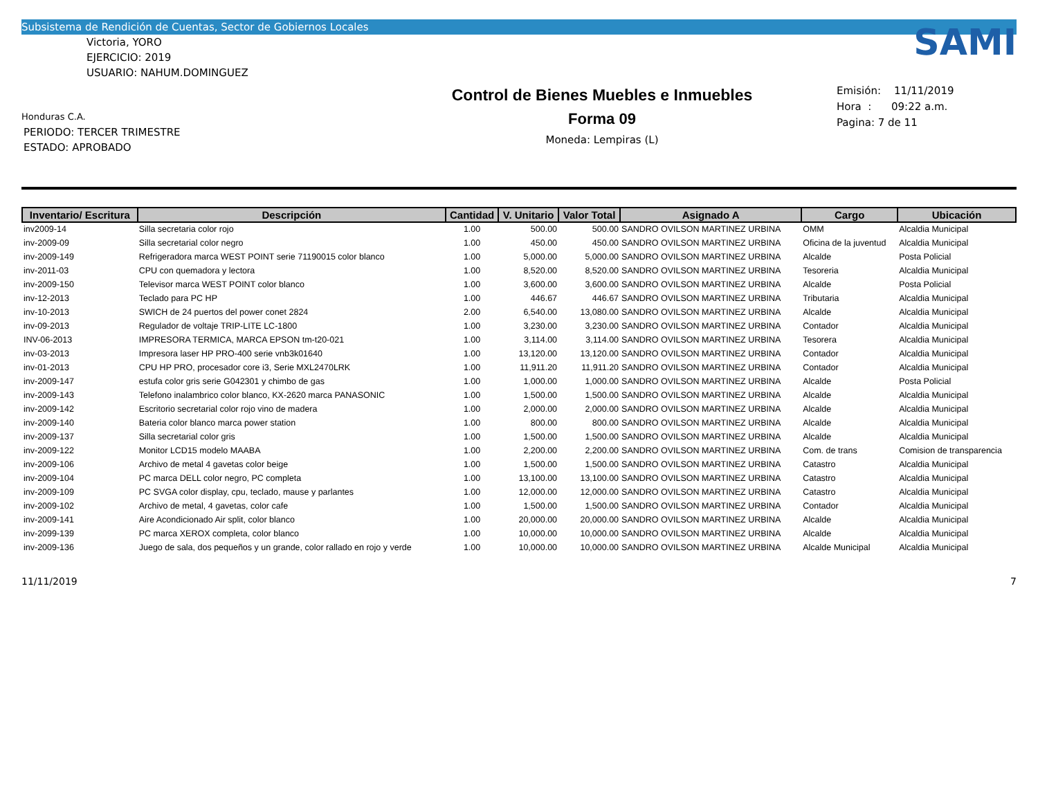Subsistema de Rendición de Cuentas, Sector de Gobiernos Locales
Victoria, YORO
EJERCICIO: 2019
USUARIO: NAHUM.DOMINGUEZ
Honduras C.A.
PERIODO: TERCER TRIMESTRE
ESTADO: APROBADO
Control de Bienes Muebles e Inmuebles
Forma 09
Moneda: Lempiras (L)
SAMI
Emisión: 11/11/2019
Hora : 09:22 a.m.
Pagina: 7 de 11
| Inventario/ Escritura | Descripción | Cantidad | V. Unitario | Valor Total | Asignado A | Cargo | Ubicación |
| --- | --- | --- | --- | --- | --- | --- | --- |
| inv2009-14 | Silla secretaria color rojo | 1.00 | 500.00 | 500.00 | SANDRO OVILSON MARTINEZ URBINA | OMM | Alcaldia Municipal |
| inv-2009-09 | Silla secretarial color negro | 1.00 | 450.00 | 450.00 | SANDRO OVILSON MARTINEZ URBINA | Oficina de la juventud | Alcaldia Municipal |
| inv-2009-149 | Refrigeradora marca WEST POINT serie 71190015 color blanco | 1.00 | 5,000.00 | 5,000.00 | SANDRO OVILSON MARTINEZ URBINA | Alcalde | Posta Policial |
| inv-2011-03 | CPU con quemadora y lectora | 1.00 | 8,520.00 | 8,520.00 | SANDRO OVILSON MARTINEZ URBINA | Tesoreria | Alcaldia Municipal |
| inv-2009-150 | Televisor marca WEST POINT color blanco | 1.00 | 3,600.00 | 3,600.00 | SANDRO OVILSON MARTINEZ URBINA | Alcalde | Posta Policial |
| inv-12-2013 | Teclado para PC HP | 1.00 | 446.67 | 446.67 | SANDRO OVILSON MARTINEZ URBINA | Tributaria | Alcaldia Municipal |
| inv-10-2013 | SWICH de 24 puertos del power conet 2824 | 2.00 | 6,540.00 | 13,080.00 | SANDRO OVILSON MARTINEZ URBINA | Alcalde | Alcaldia Municipal |
| inv-09-2013 | Regulador de voltaje TRIP-LITE LC-1800 | 1.00 | 3,230.00 | 3,230.00 | SANDRO OVILSON MARTINEZ URBINA | Contador | Alcaldia Municipal |
| INV-06-2013 | IMPRESORA TERMICA, MARCA EPSON tm-t20-021 | 1.00 | 3,114.00 | 3,114.00 | SANDRO OVILSON MARTINEZ URBINA | Tesorera | Alcaldia Municipal |
| inv-03-2013 | Impresora laser HP PRO-400 serie vnb3k01640 | 1.00 | 13,120.00 | 13,120.00 | SANDRO OVILSON MARTINEZ URBINA | Contador | Alcaldia Municipal |
| inv-01-2013 | CPU HP PRO, procesador core i3, Serie MXL2470LRK | 1.00 | 11,911.20 | 11,911.20 | SANDRO OVILSON MARTINEZ URBINA | Contador | Alcaldia Municipal |
| inv-2009-147 | estufa color gris serie G042301 y chimbo de gas | 1.00 | 1,000.00 | 1,000.00 | SANDRO OVILSON MARTINEZ URBINA | Alcalde | Posta Policial |
| inv-2009-143 | Telefono inalambrico color blanco, KX-2620 marca PANASONIC | 1.00 | 1,500.00 | 1,500.00 | SANDRO OVILSON MARTINEZ URBINA | Alcalde | Alcaldia Municipal |
| inv-2009-142 | Escritorio secretarial color rojo vino de madera | 1.00 | 2,000.00 | 2,000.00 | SANDRO OVILSON MARTINEZ URBINA | Alcalde | Alcaldia Municipal |
| inv-2009-140 | Bateria color blanco marca power station | 1.00 | 800.00 | 800.00 | SANDRO OVILSON MARTINEZ URBINA | Alcalde | Alcaldia Municipal |
| inv-2009-137 | Silla secretarial color gris | 1.00 | 1,500.00 | 1,500.00 | SANDRO OVILSON MARTINEZ URBINA | Alcalde | Alcaldia Municipal |
| inv-2009-122 | Monitor LCD15 modelo MAABA | 1.00 | 2,200.00 | 2,200.00 | SANDRO OVILSON MARTINEZ URBINA | Com. de trans | Comision de transparencia |
| inv-2009-106 | Archivo de metal 4 gavetas color beige | 1.00 | 1,500.00 | 1,500.00 | SANDRO OVILSON MARTINEZ URBINA | Catastro | Alcaldia Municipal |
| inv-2009-104 | PC marca DELL color negro, PC completa | 1.00 | 13,100.00 | 13,100.00 | SANDRO OVILSON MARTINEZ URBINA | Catastro | Alcaldia Municipal |
| inv-2009-109 | PC SVGA color display, cpu, teclado, mause y parlantes | 1.00 | 12,000.00 | 12,000.00 | SANDRO OVILSON MARTINEZ URBINA | Catastro | Alcaldia Municipal |
| inv-2009-102 | Archivo de metal, 4 gavetas, color cafe | 1.00 | 1,500.00 | 1,500.00 | SANDRO OVILSON MARTINEZ URBINA | Contador | Alcaldia Municipal |
| inv-2009-141 | Aire Acondicionado Air split, color blanco | 1.00 | 20,000.00 | 20,000.00 | SANDRO OVILSON MARTINEZ URBINA | Alcalde | Alcaldia Municipal |
| inv-2099-139 | PC marca XEROX completa, color blanco | 1.00 | 10,000.00 | 10,000.00 | SANDRO OVILSON MARTINEZ URBINA | Alcalde | Alcaldia Municipal |
| inv-2009-136 | Juego de sala, dos pequeños y un grande, color rallado en rojo y verde | 1.00 | 10,000.00 | 10,000.00 | SANDRO OVILSON MARTINEZ URBINA | Alcalde Municipal | Alcaldia Municipal |
11/11/2019 7